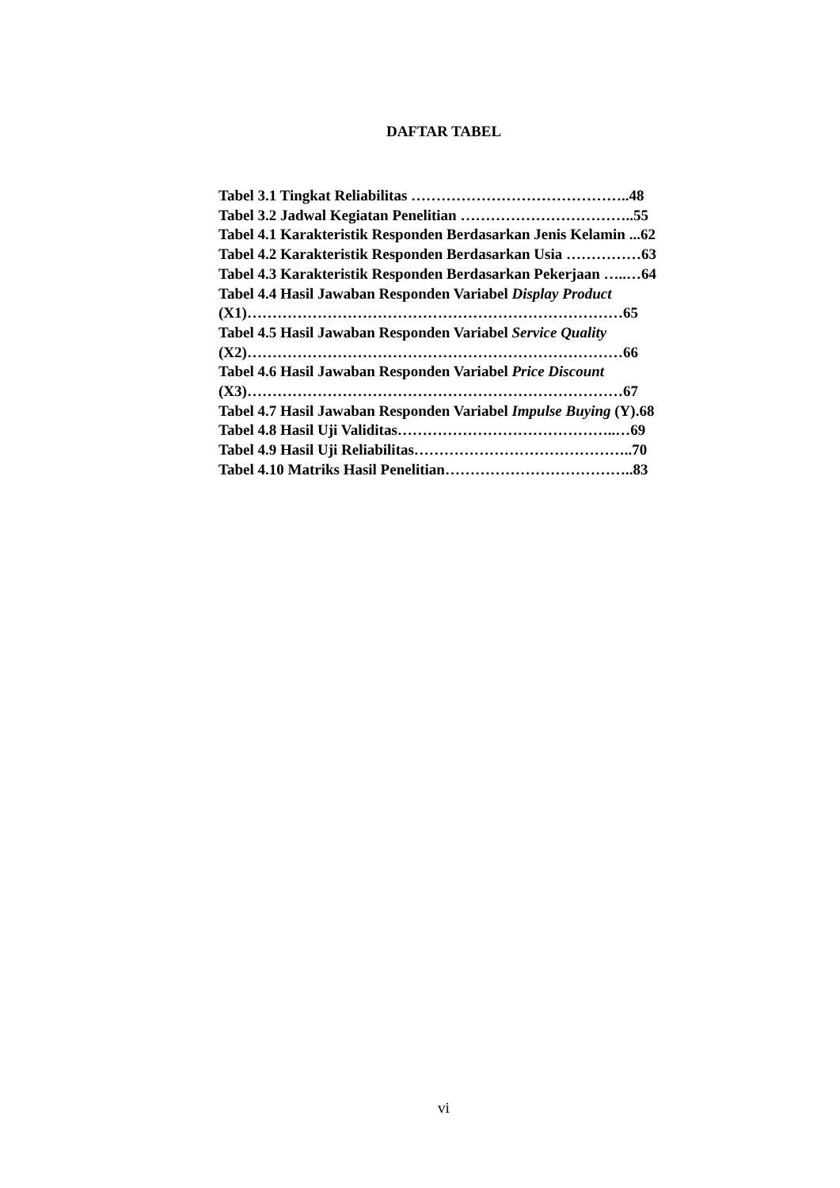DAFTAR TABEL
Tabel 3.1 Tingkat Reliabilitas ……………………………………..48
Tabel 3.2 Jadwal Kegiatan Penelitian ……………………………..55
Tabel 4.1 Karakteristik Responden Berdasarkan Jenis Kelamin ...62
Tabel 4.2 Karakteristik Responden Berdasarkan Usia ……………63
Tabel 4.3 Karakteristik Responden Berdasarkan Pekerjaan …..…64
Tabel 4.4 Hasil Jawaban Responden Variabel Display Product
(X1)…………………………………………………………………65
Tabel 4.5 Hasil Jawaban Responden Variabel Service Quality
(X2)…………………………………………………………………66
Tabel 4.6 Hasil Jawaban Responden Variabel Price Discount
(X3)…………………………………………………………………67
Tabel 4.7 Hasil Jawaban Responden Variabel Impulse Buying (Y).68
Tabel 4.8 Hasil Uji Validitas……………………………………..…69
Tabel 4.9 Hasil Uji Reliabilitas……………………………………..70
Tabel 4.10 Matriks Hasil Penelitian………………………………..83
vi